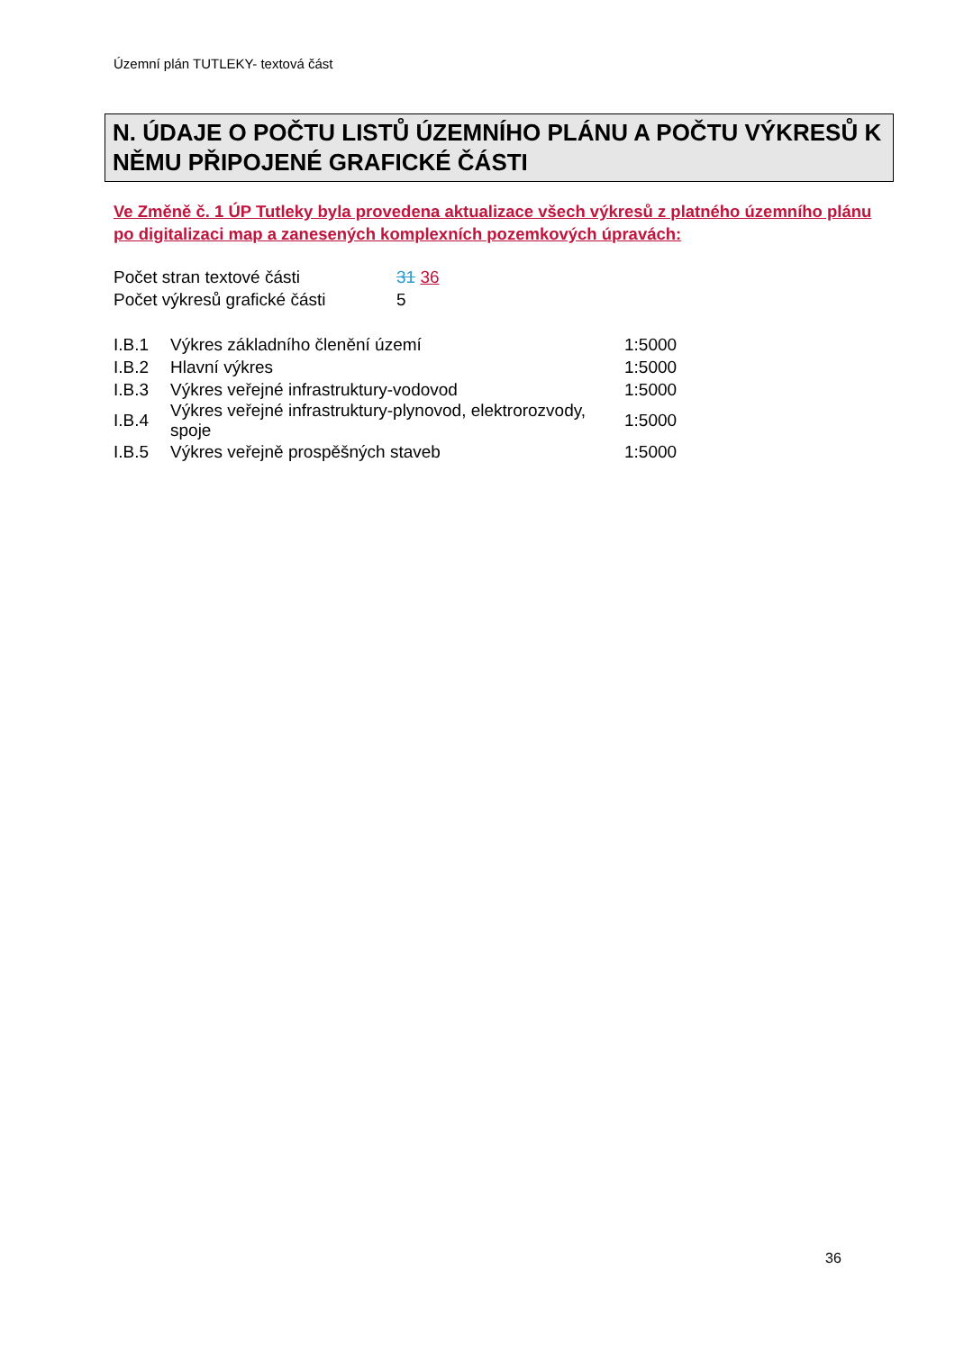Územní plán TUTLEKY- textová část
N. ÚDAJE O POČTU LISTŮ ÚZEMNÍHO PLÁNU A POČTU VÝKRESŮ K NĚMU PŘIPOJENÉ GRAFICKÉ ČÁSTI
Ve Změně č. 1 ÚP Tutleky byla provedena aktualizace všech výkresů z platného územního plánu po digitalizaci map a zanesených komplexních pozemkových úpravách:
| Počet stran textové části | 31 36 |
| Počet výkresů grafické části | 5 |
| I.B.1 | Výkres základního členění území | 1:5000 |
| I.B.2 | Hlavní výkres | 1:5000 |
| I.B.3 | Výkres veřejné infrastruktury-vodovod | 1:5000 |
| I.B.4 | Výkres veřejné infrastruktury-plynovod, elektrorozvody, spoje | 1:5000 |
| I.B.5 | Výkres veřejně prospěšných staveb | 1:5000 |
36